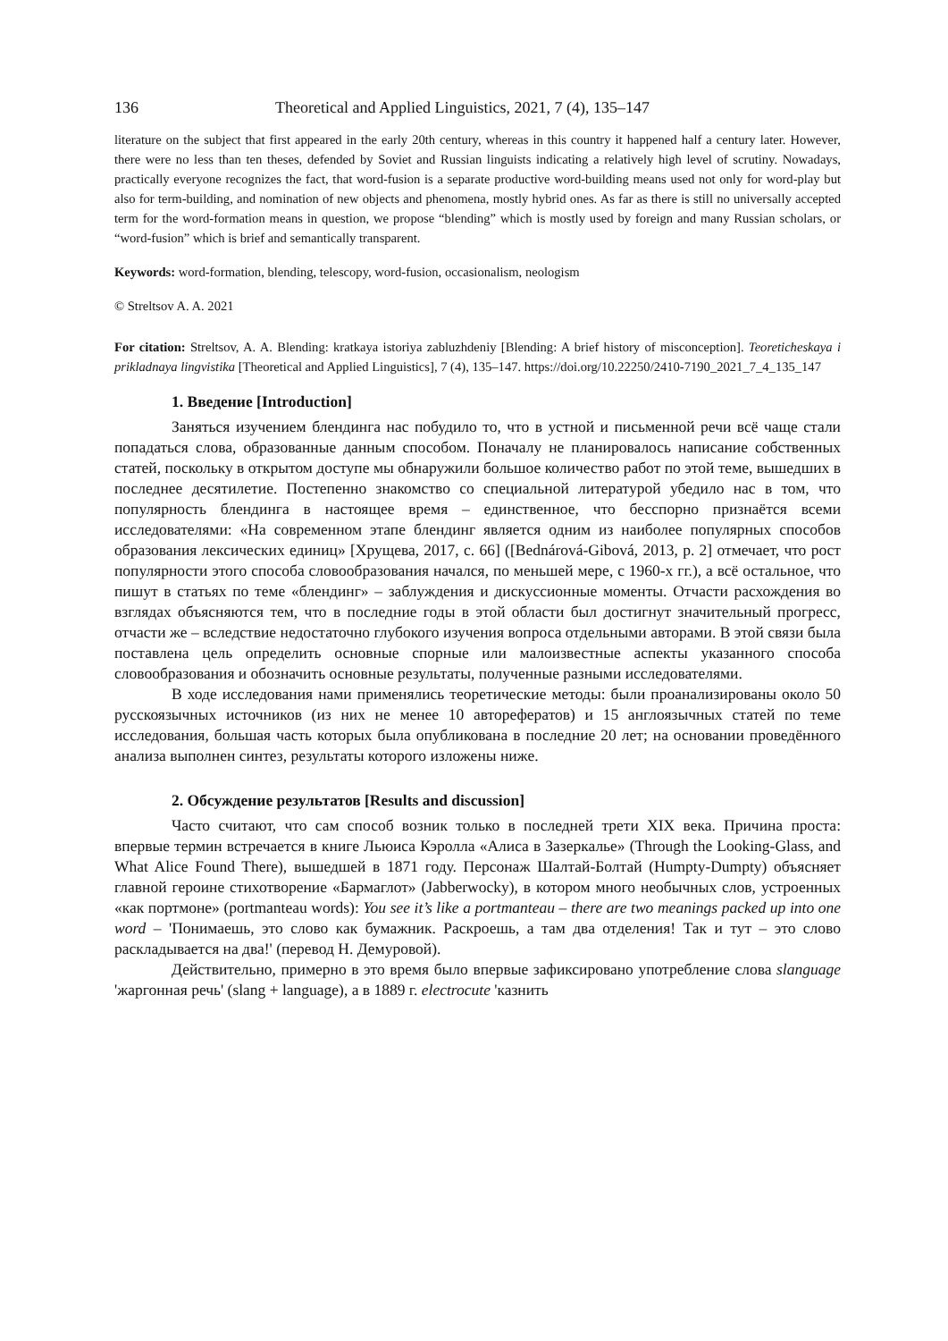136 Theoretical and Applied Linguistics, 2021, 7 (4), 135–147
literature on the subject that first appeared in the early 20th century, whereas in this country it happened half a century later. However, there were no less than ten theses, defended by Soviet and Russian linguists indicating a relatively high level of scrutiny. Nowadays, practically everyone recognizes the fact, that word-fusion is a separate productive word-building means used not only for word-play but also for term-building, and nomination of new objects and phenomena, mostly hybrid ones. As far as there is still no universally accepted term for the word-formation means in question, we propose “blending” which is mostly used by foreign and many Russian scholars, or “word-fusion” which is brief and semantically transparent.
Keywords: word-formation, blending, telescopy, word-fusion, occasionalism, neologism
© Streltsov A. A. 2021
For citation: Streltsov, A. A. Blending: kratkaya istoriya zabluzhdeniy [Blending: A brief history of misconception]. Teoreticheskaya i prikladnaya lingvistika [Theoretical and Applied Linguistics], 7 (4), 135–147. https://doi.org/10.22250/2410-7190_2021_7_4_135_147
1. Введение [Introduction]
Заняться изучением блендинга нас побудило то, что в устной и письменной речи всё чаще стали попадаться слова, образованные данным способом. Поначалу не планировалось написание собственных статей, поскольку в открытом доступе мы обнаружили большое количество работ по этой теме, вышедших в последнее десятилетие. Постепенно знакомство со специальной литературой убедило нас в том, что популярность блендинга в настоящее время – единственное, что бесспорно признаётся всеми исследователями: «На современном этапе блендинг является одним из наиболее популярных способов образования лексических единиц» [Хрущева, 2017, с. 66] ([Bednárová-Gibová, 2013, p. 2] отмечает, что рост популярности этого способа словообразования начался, по меньшей мере, с 1960-х гг.), а всё остальное, что пишут в статьях по теме «блендинг» – заблуждения и дискуссионные моменты. Отчасти расхождения во взглядах объясняются тем, что в последние годы в этой области был достигнут значительный прогресс, отчасти же – вследствие недостаточно глубокого изучения вопроса отдельными авторами. В этой связи была поставлена цель определить основные спорные или малоизвестные аспекты указанного способа словообразования и обозначить основные результаты, полученные разными исследователями.
В ходе исследования нами применялись теоретические методы: были проанализированы около 50 русскоязычных источников (из них не менее 10 авторефератов) и 15 англоязычных статей по теме исследования, большая часть которых была опубликована в последние 20 лет; на основании проведённого анализа выполнен синтез, результаты которого изложены ниже.
2. Обсуждение результатов [Results and discussion]
Часто считают, что сам способ возник только в последней трети XIX века. Причина проста: впервые термин встречается в книге Льюиса Кэролла «Алиса в Зазеркалье» (Through the Looking-Glass, and What Alice Found There), вышедшей в 1871 году. Персонаж Шалтай-Болтай (Humpty-Dumpty) объясняет главной героине стихотворение «Бармаглот» (Jabberwocky), в котором много необычных слов, устроенных «как портмоне» (portmanteau words): You see it’s like a portmanteau – there are two meanings packed up into one word – 'Понимаешь, это слово как бумажник. Раскроешь, а там два отделения! Так и тут – это слово раскладывается на два!' (перевод Н. Демуровой).
Действительно, примерно в это время было впервые зафиксировано употребление слова slanguage 'жаргонная речь' (slang + language), а в 1889 г. electrocute 'казнить